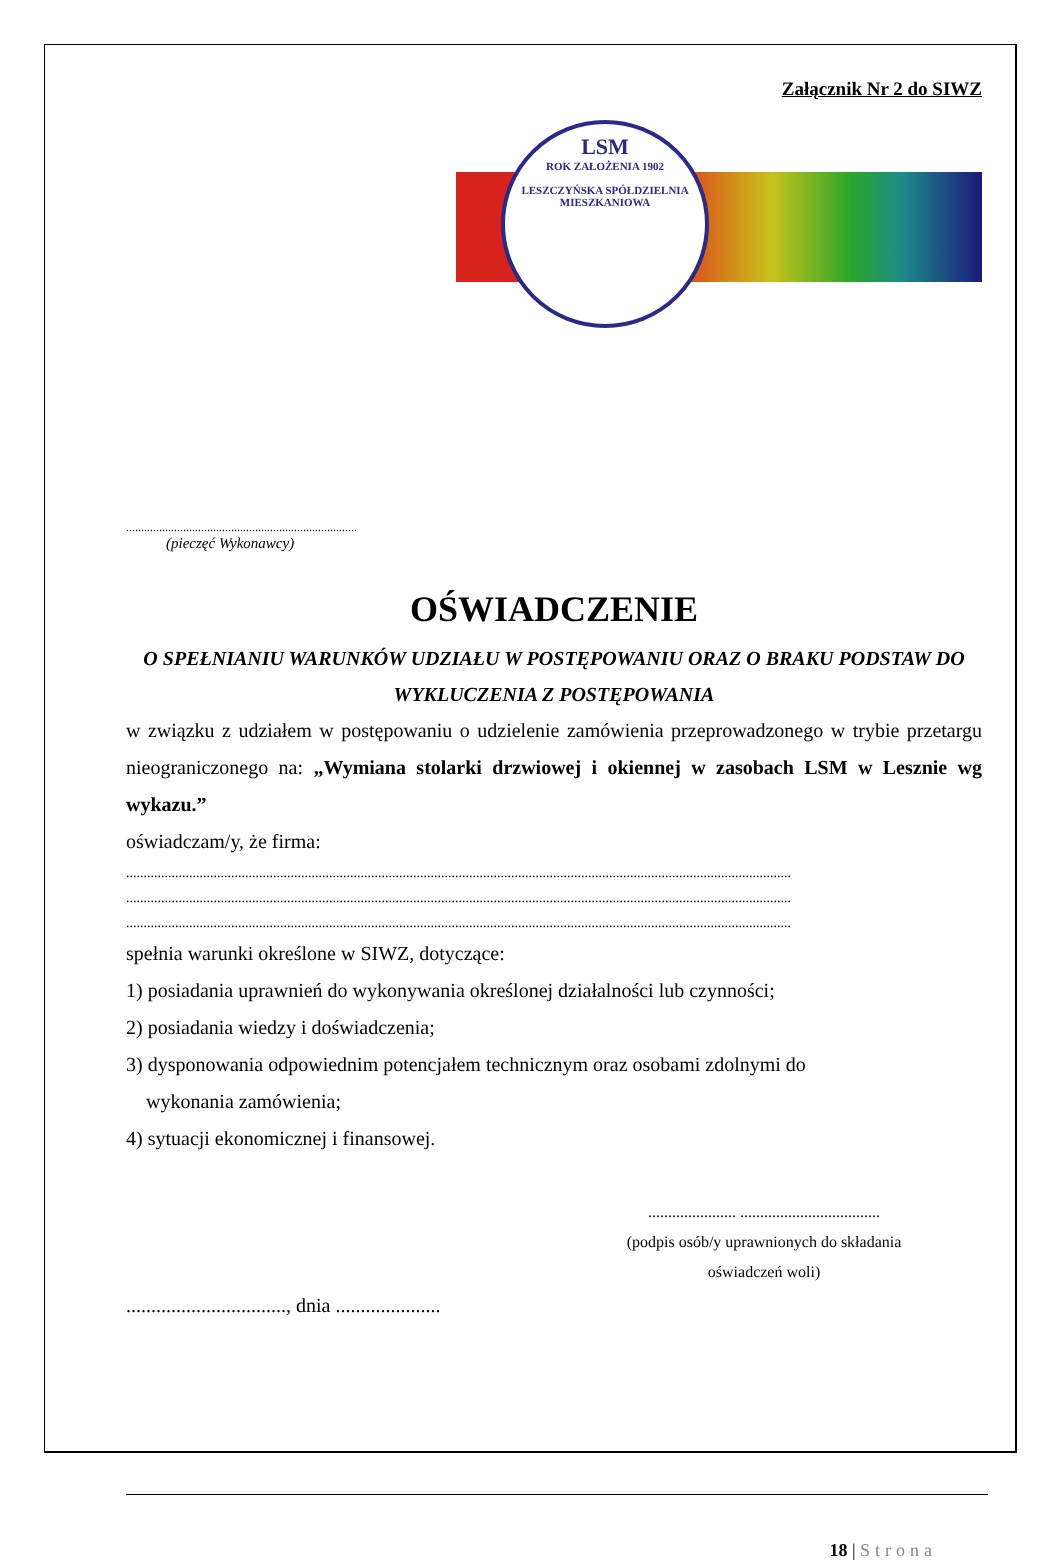Załącznik Nr 2 do SIWZ
LSM
ROK ZAŁOŻENIA 1902
LESZCZYŃSKA SPÓŁDZIELNIA MIESZKANIOWA
.............................................................................
(pieczęć Wykonawcy)
OŚWIADCZENIE
O SPEŁNIANIU WARUNKÓW UDZIAŁU W POSTĘPOWANIU ORAZ O BRAKU PODSTAW DO WYKLUCZENIA Z POSTĘPOWANIA
w związku z udziałem w postępowaniu o udzielenie zamówienia przeprowadzonego w trybie przetargu nieograniczonego na: „Wymiana stolarki drzwiowej i okiennej w zasobach LSM w Lesznie wg wykazu.”
oświadczam/y, że firma:
..............................................................................................................................................................................................
..............................................................................................................................................................................................
..............................................................................................................................................................................................
spełnia warunki określone w SIWZ, dotyczące:
1) posiadania uprawnień do wykonywania określonej działalności lub czynności;
2) posiadania wiedzy i doświadczenia;
3) dysponowania odpowiednim potencjałem technicznym oraz osobami zdolnymi do
wykonania zamówienia;
4) sytuacji ekonomicznej i finansowej.
...................... ...................................
(podpis osób/y uprawnionych do składania
oświadczeń woli)
................................, dnia .....................
18 | Strona